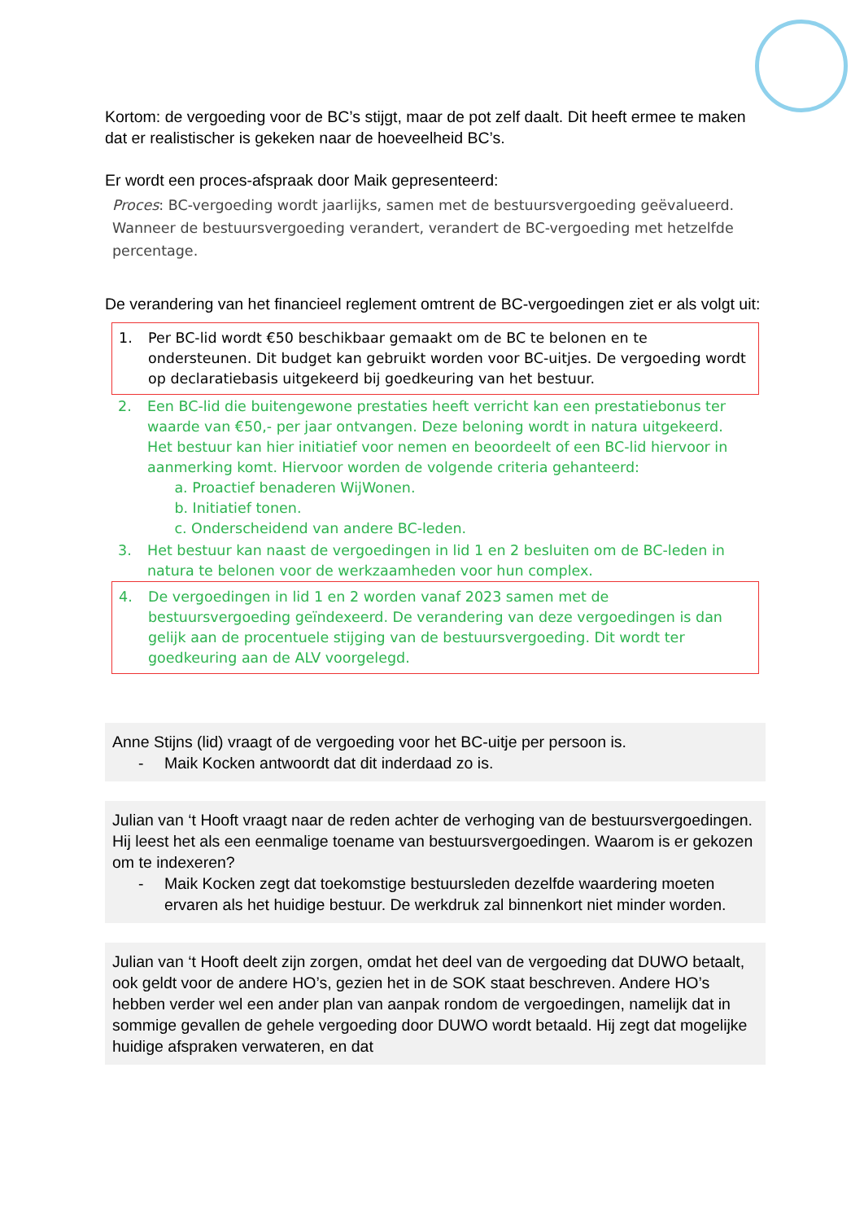Kortom: de vergoeding voor de BC’s stijgt, maar de pot zelf daalt. Dit heeft ermee te maken dat er realistischer is gekeken naar de hoeveelheid BC’s.
Er wordt een proces-afspraak door Maik gepresenteerd:
Proces: BC-vergoeding wordt jaarlijks, samen met de bestuursvergoeding geëvalueerd. Wanneer de bestuursvergoeding verandert, verandert de BC-vergoeding met hetzelfde percentage.
De verandering van het financieel reglement omtrent de BC-vergoedingen ziet er als volgt uit:
1. Per BC-lid wordt €50 beschikbaar gemaakt om de BC te belonen en te ondersteunen. Dit budget kan gebruikt worden voor BC-uitjes. De vergoeding wordt op declaratiebasis uitgekeerd bij goedkeuring van het bestuur.
2. Een BC-lid die buitengewone prestaties heeft verricht kan een prestatiebonus ter waarde van €50,- per jaar ontvangen. Deze beloning wordt in natura uitgekeerd. Het bestuur kan hier initiatief voor nemen en beoordeelt of een BC-lid hiervoor in aanmerking komt. Hiervoor worden de volgende criteria gehanteerd:
a. Proactief benaderen WijWonen.
b. Initiatief tonen.
c. Onderscheidend van andere BC-leden.
3. Het bestuur kan naast de vergoedingen in lid 1 en 2 besluiten om de BC-leden in natura te belonen voor de werkzaamheden voor hun complex.
4. De vergoedingen in lid 1 en 2 worden vanaf 2023 samen met de bestuursvergoeding geïndexeerd. De verandering van deze vergoedingen is dan gelijk aan de procentuele stijging van de bestuursvergoeding. Dit wordt ter goedkeuring aan de ALV voorgelegd.
Anne Stijns (lid) vraagt of de vergoeding voor het BC-uitje per persoon is.
- Maik Kocken antwoordt dat dit inderdaad zo is.
Julian van ‘t Hooft vraagt naar de reden achter de verhoging van de bestuursvergoedingen. Hij leest het als een eenmalige toename van bestuursvergoedingen. Waarom is er gekozen om te indexeren?
- Maik Kocken zegt dat toekomstige bestuursleden dezelfde waardering moeten ervaren als het huidige bestuur. De werkdruk zal binnenkort niet minder worden.
Julian van ‘t Hooft deelt zijn zorgen, omdat het deel van de vergoeding dat DUWO betaalt, ook geldt voor de andere HO’s, gezien het in de SOK staat beschreven. Andere HO’s hebben verder wel een ander plan van aanpak rondom de vergoedingen, namelijk dat in sommige gevallen de gehele vergoeding door DUWO wordt betaald. Hij zegt dat mogelijke huidige afspraken verwateren, en dat